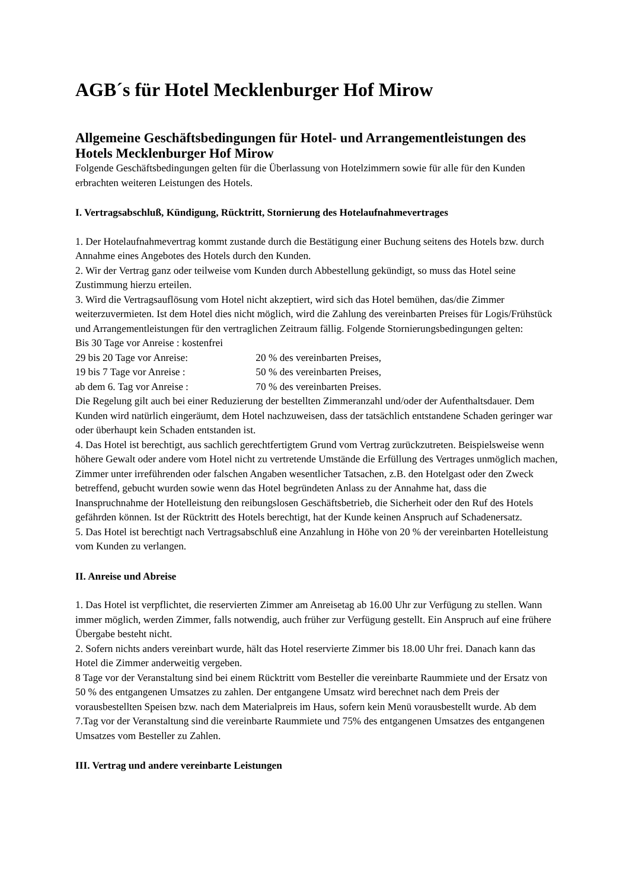AGB´s für Hotel Mecklenburger Hof Mirow
Allgemeine Geschäftsbedingungen für Hotel- und Arrangementleistungen des Hotels Mecklenburger Hof Mirow
Folgende Geschäftsbedingungen gelten für die Überlassung von Hotelzimmern sowie für alle für den Kunden erbrachten weiteren Leistungen des Hotels.
I. Vertragsabschluß, Kündigung, Rücktritt, Stornierung des Hotelaufnahmevertrages
1. Der Hotelaufnahmevertrag kommt zustande durch die Bestätigung einer Buchung seitens des Hotels bzw. durch Annahme eines Angebotes des Hotels durch den Kunden.
2. Wir der Vertrag ganz oder teilweise vom Kunden durch Abbestellung gekündigt, so muss das Hotel seine Zustimmung hierzu erteilen.
3. Wird die Vertragsauflösung vom Hotel nicht akzeptiert, wird sich das Hotel bemühen, das/die Zimmer weiterzuvermieten. Ist dem Hotel dies nicht möglich, wird die Zahlung des vereinbarten Preises für Logis/Frühstück und Arrangementleistungen für den vertraglichen Zeitraum fällig. Folgende Stornierungsbedingungen gelten:
Bis 30 Tage vor Anreise : kostenfrei
29 bis 20 Tage vor Anreise: 20 % des vereinbarten Preises,
19 bis 7 Tage vor Anreise : 50 % des vereinbarten Preises,
ab dem 6. Tag vor Anreise : 70 % des vereinbarten Preises.
Die Regelung gilt auch bei einer Reduzierung der bestellten Zimmeranzahl und/oder der Aufenthaltsdauer. Dem Kunden wird natürlich eingeräumt, dem Hotel nachzuweisen, dass der tatsächlich entstandene Schaden geringer war oder überhaupt kein Schaden entstanden ist.
4. Das Hotel ist berechtigt, aus sachlich gerechtfertigtem Grund vom Vertrag zurückzutreten. Beispielsweise wenn höhere Gewalt oder andere vom Hotel nicht zu vertretende Umstände die Erfüllung des Vertrages unmöglich machen, Zimmer unter irreführenden oder falschen Angaben wesentlicher Tatsachen, z.B. den Hotelgast oder den Zweck betreffend, gebucht wurden sowie wenn das Hotel begründeten Anlass zu der Annahme hat, dass die Inanspruchnahme der Hotelleistung den reibungslosen Geschäftsbetrieb, die Sicherheit oder den Ruf des Hotels gefährden können. Ist der Rücktritt des Hotels berechtigt, hat der Kunde keinen Anspruch auf Schadenersatz.
5. Das Hotel ist berechtigt nach Vertragsabschluß eine Anzahlung in Höhe von 20 % der vereinbarten Hotelleistung vom Kunden zu verlangen.
II. Anreise und Abreise
1. Das Hotel ist verpflichtet, die reservierten Zimmer am Anreisetag ab 16.00 Uhr zur Verfügung zu stellen. Wann immer möglich, werden Zimmer, falls notwendig, auch früher zur Verfügung gestellt. Ein Anspruch auf eine frühere Übergabe besteht nicht.
2. Sofern nichts anders vereinbart wurde, hält das Hotel reservierte Zimmer bis 18.00 Uhr frei. Danach kann das Hotel die Zimmer anderweitig vergeben.
8 Tage vor der Veranstaltung sind bei einem Rücktritt vom Besteller die vereinbarte Raummiete und der Ersatz von 50 % des entgangenen Umsatzes zu zahlen. Der entgangene Umsatz wird berechnet nach dem Preis der vorausbestellten Speisen bzw. nach dem Materialpreis im Haus, sofern kein Menü vorausbestellt wurde. Ab dem 7.Tag vor der Veranstaltung sind die vereinbarte Raummiete und 75% des entgangenen Umsatzes des entgangenen Umsatzes vom Besteller zu Zahlen.
III. Vertrag und andere vereinbarte Leistungen